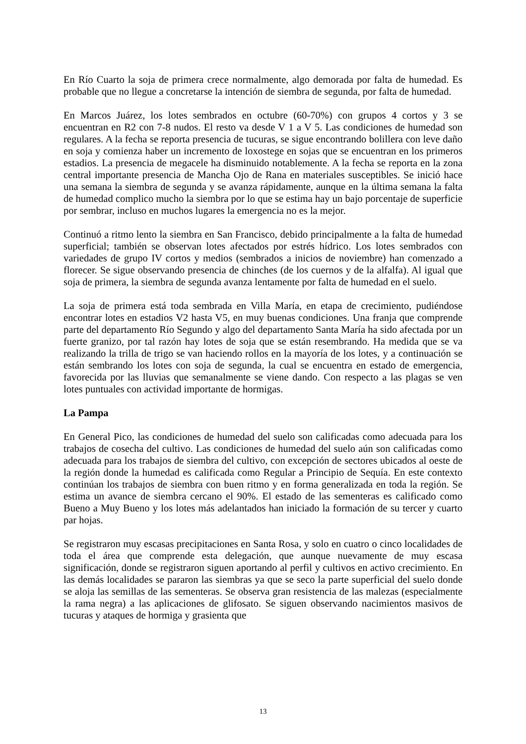En Río Cuarto la soja de primera crece normalmente, algo demorada por falta de humedad. Es probable que no llegue a concretarse la intención de siembra de segunda, por falta de humedad.
En Marcos Juárez, los lotes sembrados en octubre (60-70%) con grupos 4 cortos y 3 se encuentran en R2 con 7-8 nudos. El resto va desde V 1 a V 5. Las condiciones de humedad son regulares. A la fecha se reporta presencia de tucuras, se sigue encontrando bolillera con leve daño en soja y comienza haber un incremento de loxostege en sojas que se encuentran en los primeros estadios. La presencia de megacele ha disminuido notablemente. A la fecha se reporta en la zona central importante presencia de Mancha Ojo de Rana en materiales susceptibles. Se inició hace una semana la siembra de segunda y se avanza rápidamente, aunque en la última semana la falta de humedad complico mucho la siembra por lo que se estima hay un bajo porcentaje de superficie por sembrar, incluso en muchos lugares la emergencia no es la mejor.
Continuó a ritmo lento la siembra en San Francisco, debido principalmente a la falta de humedad superficial; también se observan lotes afectados por estrés hídrico. Los lotes sembrados con variedades de grupo IV cortos y medios (sembrados a inicios de noviembre) han comenzado a florecer. Se sigue observando presencia de chinches (de los cuernos y de la alfalfa). Al igual que soja de primera, la siembra de segunda avanza lentamente por falta de humedad en el suelo.
La soja de primera está toda sembrada en Villa María, en etapa de crecimiento, pudiéndose encontrar lotes en estadios V2 hasta V5, en muy buenas condiciones. Una franja que comprende parte del departamento Río Segundo y algo del departamento Santa María ha sido afectada por un fuerte granizo, por tal razón hay lotes de soja que se están resembrando. Ha medida que se va realizando la trilla de trigo se van haciendo rollos en la mayoría de los lotes, y a continuación se están sembrando los lotes con soja de segunda, la cual se encuentra en estado de emergencia, favorecida por las lluvias que semanalmente se viene dando. Con respecto a las plagas se ven lotes puntuales con actividad importante de hormigas.
La Pampa
En General Pico, las condiciones de humedad del suelo son calificadas como adecuada para los trabajos de cosecha del cultivo. Las condiciones de humedad del suelo aún son calificadas como adecuada para los trabajos de siembra del cultivo, con excepción de sectores ubicados al oeste de la región donde la humedad es calificada como Regular a Principio de Sequía. En este contexto continúan los trabajos de siembra con buen ritmo y en forma generalizada en toda la región. Se estima un avance de siembra cercano el 90%. El estado de las sementeras es calificado como Bueno a Muy Bueno y los lotes más adelantados han iniciado la formación de su tercer y cuarto par hojas.
Se registraron muy escasas precipitaciones en Santa Rosa, y solo en cuatro o cinco localidades de toda el área que comprende esta delegación, que aunque nuevamente de muy escasa significación, donde se registraron siguen aportando al perfil y cultivos en activo crecimiento. En las demás localidades se pararon las siembras ya que se seco la parte superficial del suelo donde se aloja las semillas de las sementeras. Se observa gran resistencia de las malezas (especialmente la rama negra) a las aplicaciones de glifosato. Se siguen observando nacimientos masivos de tucuras y ataques de hormiga y grasienta que
13